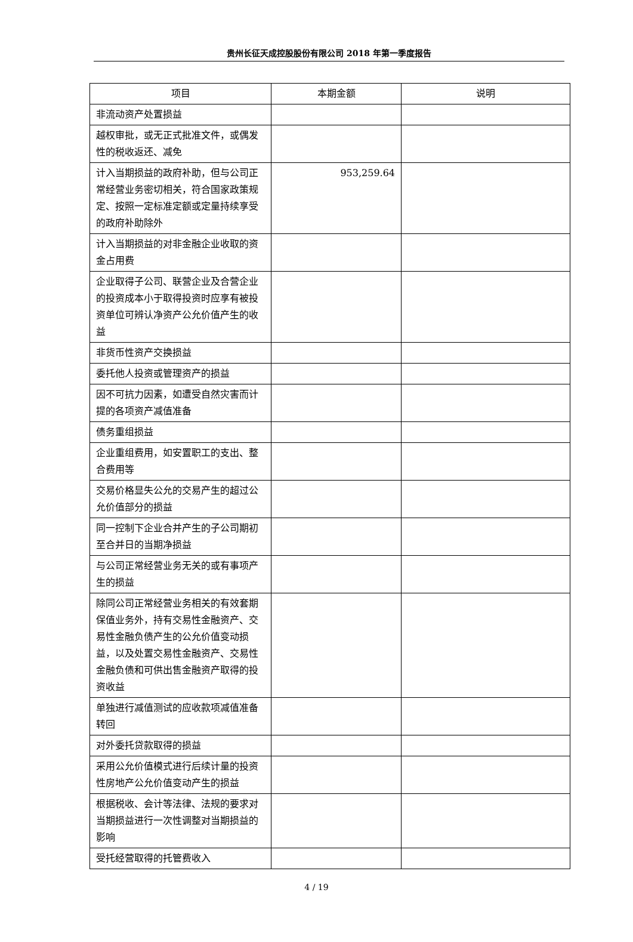贵州长征天成控股股份有限公司 2018 年第一季度报告
| 项目 | 本期金额 | 说明 |
| --- | --- | --- |
| 非流动资产处置损益 | | |
| 越权审批，或无正式批准文件，或偶发性的税收返还、减免 | | |
| 计入当期损益的政府补助，但与公司正常经营业务密切相关，符合国家政策规定、按照一定标准定额或定量持续享受的政府补助除外 | 953,259.64 | |
| 计入当期损益的对非金融企业收取的资金占用费 | | |
| 企业取得子公司、联营企业及合营企业的投资成本小于取得投资时应享有被投资单位可辨认净资产公允价值产生的收益 | | |
| 非货币性资产交换损益 | | |
| 委托他人投资或管理资产的损益 | | |
| 因不可抗力因素，如遭受自然灾害而计提的各项资产减值准备 | | |
| 债务重组损益 | | |
| 企业重组费用，如安置职工的支出、整合费用等 | | |
| 交易价格显失公允的交易产生的超过公允价值部分的损益 | | |
| 同一控制下企业合并产生的子公司期初至合并日的当期净损益 | | |
| 与公司正常经营业务无关的或有事项产生的损益 | | |
| 除同公司正常经营业务相关的有效套期保值业务外，持有交易性金融资产、交易性金融负债产生的公允价值变动损益，以及处置交易性金融资产、交易性金融负债和可供出售金融资产取得的投资收益 | | |
| 单独进行减值测试的应收款项减值准备转回 | | |
| 对外委托贷款取得的损益 | | |
| 采用公允价值模式进行后续计量的投资性房地产公允价值变动产生的损益 | | |
| 根据税收、会计等法律、法规的要求对当期损益进行一次性调整对当期损益的影响 | | |
| 受托经营取得的托管费收入 | | |
4 / 19